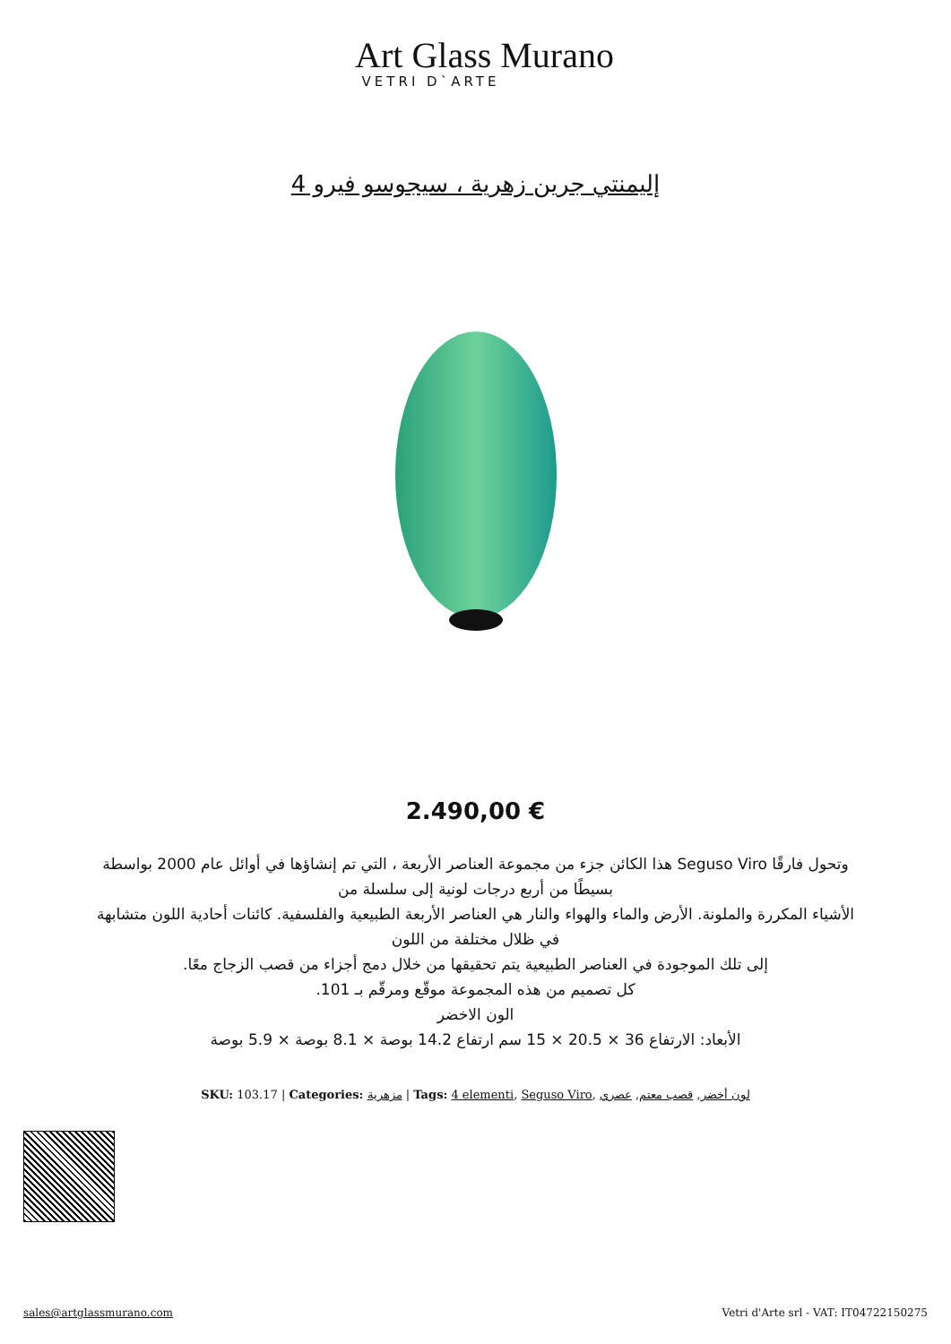Art Glass Murano
VETRI D`ARTE
إليمنتي جرين زهرية ، سيجوسو فيرو 4
2.490,00 €
وتحول فارقًا Seguso Viro هذا الكائن جزء من مجموعة العناصر الأربعة ، التي تم إنشاؤها في أوائل عام 2000 بواسطة
بسيطًا من أربع درجات لونية إلى سلسلة من
الأشياء المكررة والملونة. الأرض والماء والهواء والنار هي العناصر الأربعة الطبيعية والفلسفية. كائنات أحادية اللون متشابهة
في ظلال مختلفة من اللون
إلى تلك الموجودة في العناصر الطبيعية يتم تحقيقها من خلال دمج أجزاء من قصب الزجاج معًا.
كل تصميم من هذه المجموعة موقّع ومرقّم بـ 101.
الون الاخضر
الأبعاد: الارتفاع 36 × 20.5 × 15 سم ارتفاع 14.2 بوصة × 8.1 بوصة × 5.9 بوصة
SKU: 103.17 | Categories: مزهرية | Tags: 4 elementi, Seguso Viro, لون أخضر, قصب معتم, عصري
sales@artglassmurano.com Vetri d'Arte srl - VAT: IT04722150275